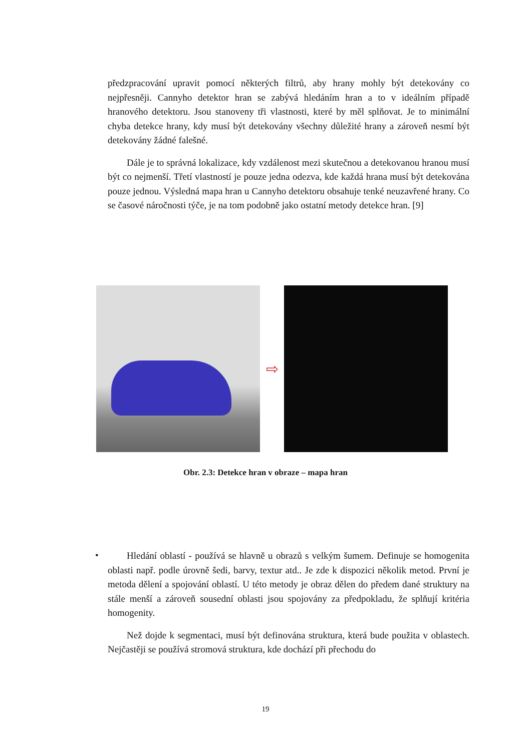předzpracování upravit pomocí některých filtrů, aby hrany mohly být detekovány co nejpřesněji. Cannyho detektor hran se zabývá hledáním hran a to v ideálním případě hranového detektoru. Jsou stanoveny tři vlastnosti, které by měl splňovat. Je to minimální chyba detekce hrany, kdy musí být detekovány všechny důležité hrany a zároveň nesmí být detekovány žádné falešné.
Dále je to správná lokalizace, kdy vzdálenost mezi skutečnou a detekovanou hranou musí být co nejmenší. Třetí vlastností je pouze jedna odezva, kde každá hrana musí být detekována pouze jednou. Výsledná mapa hran u Cannyho detektoru obsahuje tenké neuzavřené hrany. Co se časové náročnosti týče, je na tom podobně jako ostatní metody detekce hran. [9]
⇨
Obr. 2.3: Detekce hran v obraze – mapa hran
•
Hledání oblastí - používá se hlavně u obrazů s velkým šumem. Definuje se homogenita oblasti např. podle úrovně šedi, barvy, textur atd.. Je zde k dispozici několik metod. První je metoda dělení a spojování oblastí. U této metody je obraz dělen do předem dané struktury na stále menší a zároveň sousední oblasti jsou spojovány za předpokladu, že splňují kritéria homogenity.
Než dojde k segmentaci, musí být definována struktura, která bude použita v oblastech. Nejčastěji se používá stromová struktura, kde dochází při přechodu do
19